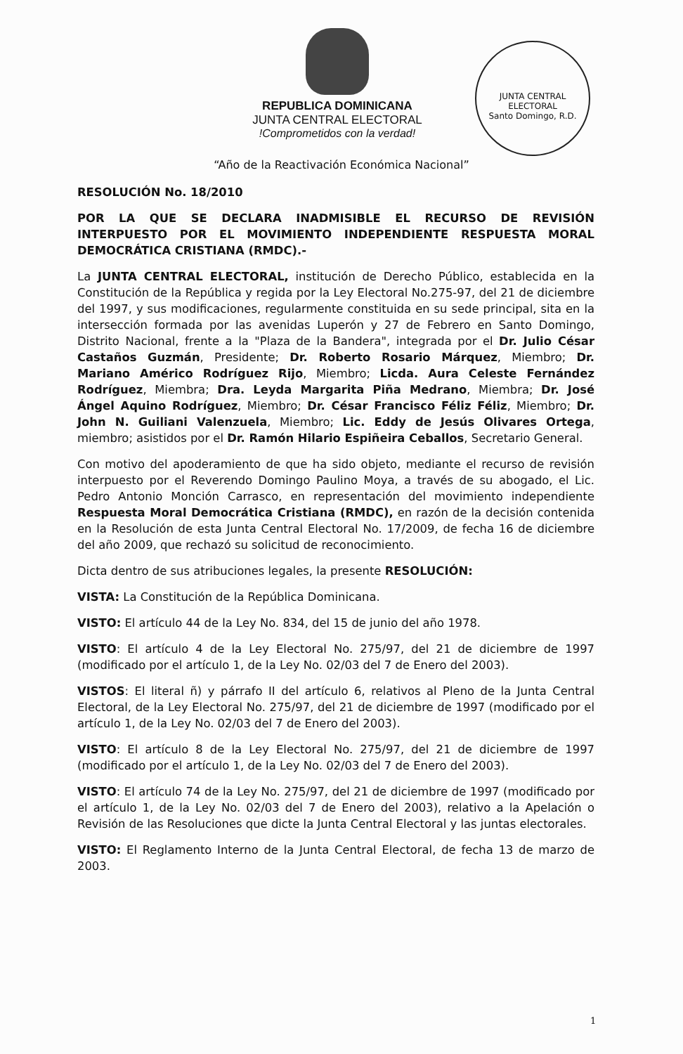JUNTA CENTRAL ELECTORAL
Santo Domingo, R.D.
REPUBLICA DOMINICANA
JUNTA CENTRAL ELECTORAL
!Comprometidos con la verdad!
“Año de la Reactivación Económica Nacional”
RESOLUCIÓN No. 18/2010
POR LA QUE SE DECLARA INADMISIBLE EL RECURSO DE REVISIÓN INTERPUESTO POR EL MOVIMIENTO INDEPENDIENTE RESPUESTA MORAL DEMOCRÁTICA CRISTIANA (RMDC).-
La JUNTA CENTRAL ELECTORAL, institución de Derecho Público, establecida en la Constitución de la República y regida por la Ley Electoral No.275-97, del 21 de diciembre del 1997, y sus modificaciones, regularmente constituida en su sede principal, sita en la intersección formada por las avenidas Luperón y 27 de Febrero en Santo Domingo, Distrito Nacional, frente a la "Plaza de la Bandera", integrada por el Dr. Julio César Castaños Guzmán, Presidente; Dr. Roberto Rosario Márquez, Miembro; Dr. Mariano Américo Rodríguez Rijo, Miembro; Licda. Aura Celeste Fernández Rodríguez, Miembra; Dra. Leyda Margarita Piña Medrano, Miembra; Dr. José Ángel Aquino Rodríguez, Miembro; Dr. César Francisco Féliz Féliz, Miembro; Dr. John N. Guiliani Valenzuela, Miembro; Lic. Eddy de Jesús Olivares Ortega, miembro; asistidos por el Dr. Ramón Hilario Espiñeira Ceballos, Secretario General.
Con motivo del apoderamiento de que ha sido objeto, mediante el recurso de revisión interpuesto por el Reverendo Domingo Paulino Moya, a través de su abogado, el Lic. Pedro Antonio Monción Carrasco, en representación del movimiento independiente Respuesta Moral Democrática Cristiana (RMDC), en razón de la decisión contenida en la Resolución de esta Junta Central Electoral No. 17/2009, de fecha 16 de diciembre del año 2009, que rechazó su solicitud de reconocimiento.
Dicta dentro de sus atribuciones legales, la presente RESOLUCIÓN:
VISTA: La Constitución de la República Dominicana.
VISTO: El artículo 44 de la Ley No. 834, del 15 de junio del año 1978.
VISTO: El artículo 4 de la Ley Electoral No. 275/97, del 21 de diciembre de 1997 (modificado por el artículo 1, de la Ley No. 02/03 del 7 de Enero del 2003).
VISTOS: El literal ñ) y párrafo II del artículo 6, relativos al Pleno de la Junta Central Electoral, de la Ley Electoral No. 275/97, del 21 de diciembre de 1997 (modificado por el artículo 1, de la Ley No. 02/03 del 7 de Enero del 2003).
VISTO: El artículo 8 de la Ley Electoral No. 275/97, del 21 de diciembre de 1997 (modificado por el artículo 1, de la Ley No. 02/03 del 7 de Enero del 2003).
VISTO: El artículo 74 de la Ley No. 275/97, del 21 de diciembre de 1997 (modificado por el artículo 1, de la Ley No. 02/03 del 7 de Enero del 2003), relativo a la Apelación o Revisión de las Resoluciones que dicte la Junta Central Electoral y las juntas electorales.
VISTO: El Reglamento Interno de la Junta Central Electoral, de fecha 13 de marzo de 2003.
1